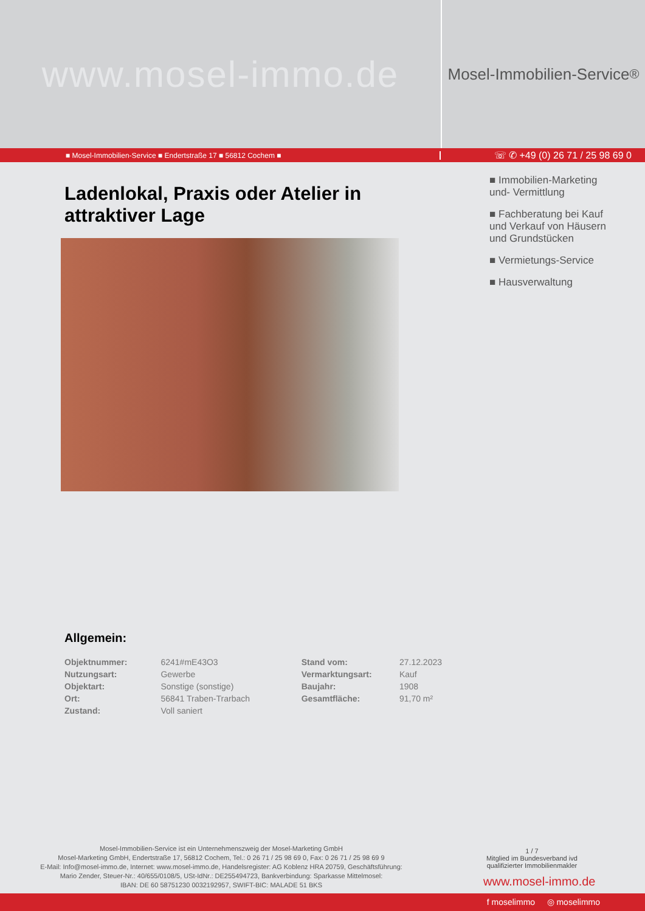www.mosel-immo.de
Mosel-Immobilien-Service<sup>®</sup>
■ Mosel-Immobilien-Service ■ Endertstraße 17 ■ 56812 Cochem ■
☏ ✆ +49 (0) 26 71 / 25 98 69 0
Ladenlokal, Praxis oder Atelier in attraktiver Lage
Allgemein:
| Objektnummer: | 6241#mE43O3 | Stand vom: | 27.12.2023 |
| Nutzungsart: | Gewerbe | Vermarktungsart: | Kauf |
| Objektart: | Sonstige (sonstige) | Baujahr: | 1908 |
| Ort: | 56841 Traben-Trarbach | Gesamtfläche: | 91,70 m² |
| Zustand: | Voll saniert | | |
■ Immobilien-Marketing
und- Vermittlung
■ Fachberatung bei Kauf
und Verkauf von Häusern
und Grundstücken
■ Vermietungs-Service
■ Hausverwaltung
Mosel-Immobilien-Service ist ein Unternehmenszweig der Mosel-Marketing GmbH
Mosel-Marketing GmbH, Endertstraße 17, 56812 Cochem, Tel.: 0 26 71 / 25 98 69 0, Fax: 0 26 71 / 25 98 69 9
E-Mail: Info@mosel-immo.de, Internet: www.mosel-immo.de, Handelsregister: AG Koblenz HRA 20759, Geschäftsführung:
Mario Zender, Steuer-Nr.: 40/655/0108/5, USt-IdNr.: DE255494723, Bankverbindung: Sparkasse Mittelmosel:
IBAN: DE 60 58751230 0032192957, SWIFT-BIC: MALADE 51 BKS
1 / 7
Mitglied im Bundesverband ivd
qualifizierter Immobilienmakler
www.mosel-immo.de
f moselimmo ◎ moselimmo